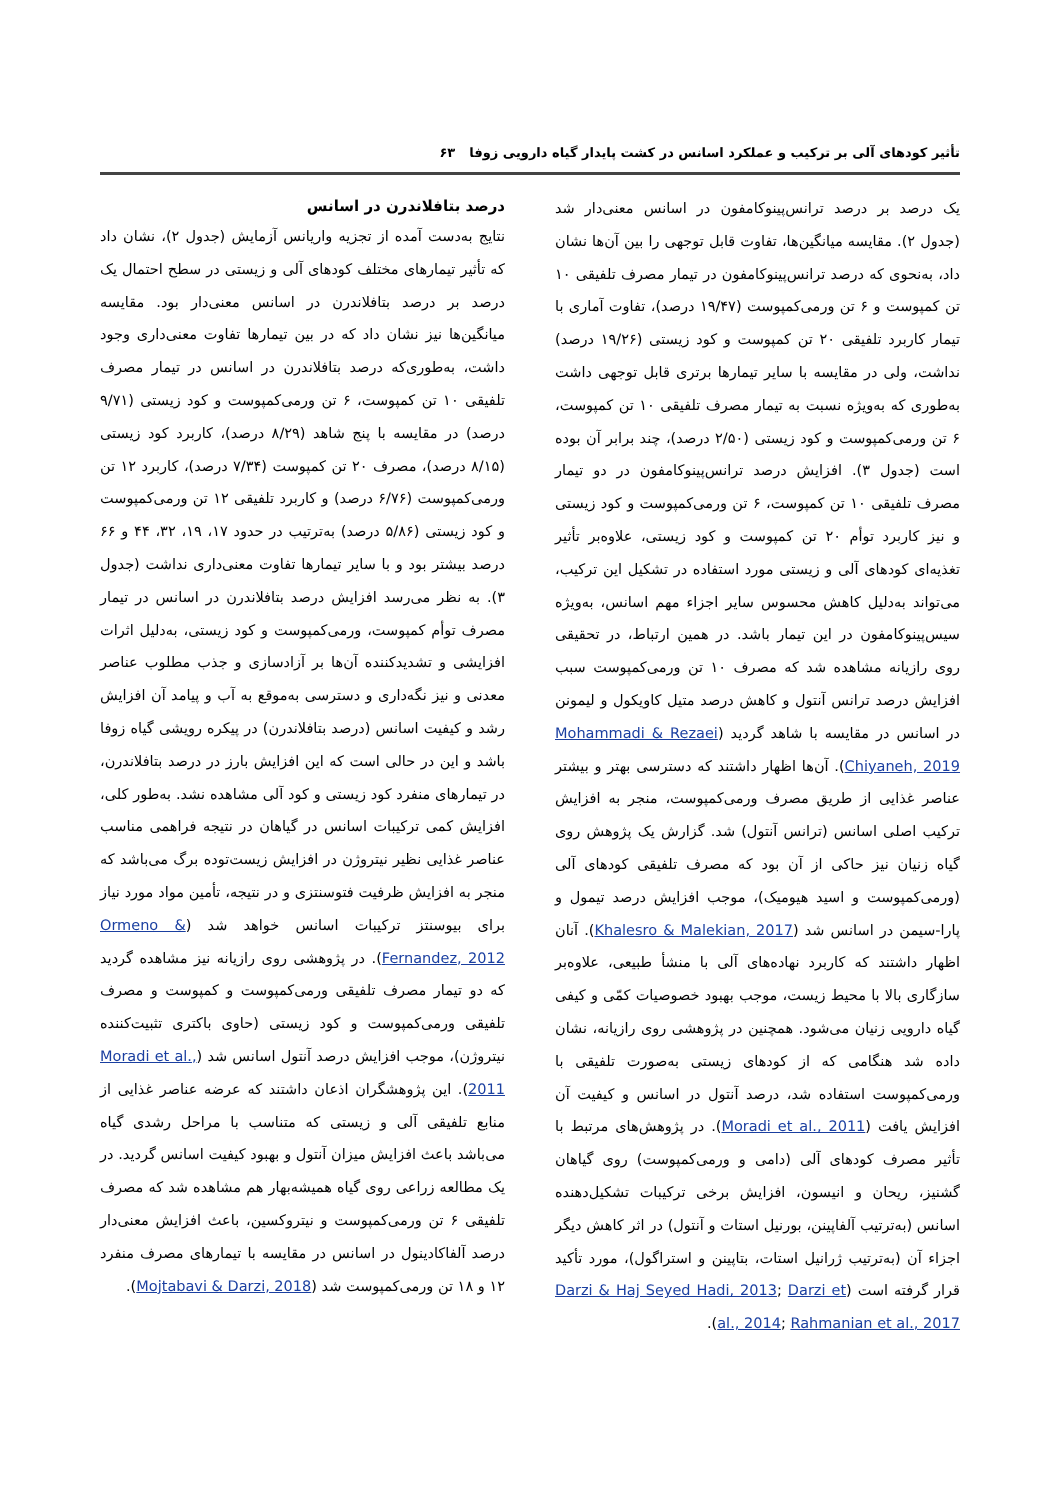تأثیر کودهای آلی بر ترکیب و عملکرد اسانس در کشت پایدار گیاه دارویی زوفا ۶۳
یک درصد بر درصد ترانس‌پینوکامفون در اسانس معنی‌دار شد (جدول ۲). مقایسه میانگین‌ها، تفاوت قابل توجهی را بین آن‌ها نشان داد، به‌نحوی که درصد ترانس‌پینوکامفون در تیمار مصرف تلفیقی ۱۰ تن کمپوست و ۶ تن ورمی‌کمپوست (۱۹/۴۷ درصد)، تفاوت آماری با تیمار کاربرد تلفیقی ۲۰ تن کمپوست و کود زیستی (۱۹/۲۶ درصد) نداشت، ولی در مقایسه با سایر تیمارها برتری قابل توجهی داشت به‌طوری که به‌ویژه نسبت به تیمار مصرف تلفیقی ۱۰ تن کمپوست، ۶ تن ورمی‌کمپوست و کود زیستی (۲/۵۰ درصد)، چند برابر آن بوده است (جدول ۳). افزایش درصد ترانس‌پینوکامفون در دو تیمار مصرف تلفیقی ۱۰ تن کمپوست، ۶ تن ورمی‌کمپوست و کود زیستی و نیز کاربرد توأم ۲۰ تن کمپوست و کود زیستی، علاوه‌بر تأثیر تغذیه‌ای کودهای آلی و زیستی مورد استفاده در تشکیل این ترکیب، می‌تواند به‌دلیل کاهش محسوس سایر اجزاء مهم اسانس، به‌ویژه سیس‌پینوکامفون در این تیمار باشد. در همین ارتباط، در تحقیقی روی رازیانه مشاهده شد که مصرف ۱۰ تن ورمی‌کمپوست سبب افزایش درصد ترانس آنتول و کاهش درصد متیل کاویکول و لیمونن در اسانس در مقایسه با شاهد گردید (Mohammadi & Rezaei Chiyaneh, 2019). آن‌ها اظهار داشتند که دسترسی بهتر و بیشتر عناصر غذایی از طریق مصرف ورمی‌کمپوست، منجر به افزایش ترکیب اصلی اسانس (ترانس آنتول) شد. گزارش یک پژوهش روی گیاه زنیان نیز حاکی از آن بود که مصرف تلفیقی کودهای آلی (ورمی‌کمپوست و اسید هیومیک)، موجب افزایش درصد تیمول و پارا-سیمن در اسانس شد (Khalesro & Malekian, 2017). آنان اظهار داشتند که کاربرد نهاده‌های آلی با منشأ طبیعی، علاوه‌بر سازگاری بالا با محیط زیست، موجب بهبود خصوصیات کمّی و کیفی گیاه دارویی زنیان می‌شود. همچنین در پژوهشی روی رازیانه، نشان داده شد هنگامی که از کودهای زیستی به‌صورت تلفیقی با ورمی‌کمپوست استفاده شد، درصد آنتول در اسانس و کیفیت آن افزایش یافت (Moradi et al., 2011). در پژوهش‌های مرتبط با تأثیر مصرف کودهای آلی (دامی و ورمی‌کمپوست) روی گیاهان گشنیز، ریحان و انیسون، افزایش برخی ترکیبات تشکیل‌دهنده اسانس (به‌ترتیب آلفاپینن، بورنیل استات و آنتول) در اثر کاهش دیگر اجزاء آن (به‌ترتیب ژرانیل استات، بتاپینن و استراگول)، مورد تأکید قرار گرفته است (Darzi & Haj Seyed Hadi, 2013; Darzi et al., 2014; Rahmanian et al., 2017).
درصد بتافلاندرن در اسانس
نتایج به‌دست آمده از تجزیه واریانس آزمایش (جدول ۲)، نشان داد که تأثیر تیمارهای مختلف کودهای آلی و زیستی در سطح احتمال یک درصد بر درصد بتافلاندرن در اسانس معنی‌دار بود. مقایسه میانگین‌ها نیز نشان داد که در بین تیمارها تفاوت معنی‌داری وجود داشت، به‌طوری‌که درصد بتافلاندرن در اسانس در تیمار مصرف تلفیقی ۱۰ تن کمپوست، ۶ تن ورمی‌کمپوست و کود زیستی (۹/۷۱ درصد) در مقایسه با پنج شاهد (۸/۲۹ درصد)، کاربرد کود زیستی (۸/۱۵ درصد)، مصرف ۲۰ تن کمپوست (۷/۳۴ درصد)، کاربرد ۱۲ تن ورمی‌کمپوست (۶/۷۶ درصد) و کاربرد تلفیقی ۱۲ تن ورمی‌کمپوست و کود زیستی (۵/۸۶ درصد) به‌ترتیب در حدود ۱۷، ۱۹، ۳۲، ۴۴ و ۶۶ درصد بیشتر بود و با سایر تیمارها تفاوت معنی‌داری نداشت (جدول ۳). به نظر می‌رسد افزایش درصد بتافلاندرن در اسانس در تیمار مصرف توأم کمپوست، ورمی‌کمپوست و کود زیستی، به‌دلیل اثرات افزایشی و تشدیدکننده آن‌ها بر آزادسازی و جذب مطلوب عناصر معدنی و نیز نگه‌داری و دسترسی به‌موقع به آب و پیامد آن افزایش رشد و کیفیت اسانس (درصد بتافلاندرن) در پیکره رویشی گیاه زوفا باشد و این در حالی است که این افزایش بارز در درصد بتافلاندرن، در تیمارهای منفرد کود زیستی و کود آلی مشاهده نشد. به‌طور کلی، افزایش کمی ترکیبات اسانس در گیاهان در نتیجه فراهمی مناسب عناصر غذایی نظیر نیتروژن در افزایش زیست‌توده برگ می‌باشد که منجر به افزایش ظرفیت فتوسنتزی و در نتیجه، تأمین مواد مورد نیاز برای بیوسنتز ترکیبات اسانس خواهد شد (Ormeno & Fernandez, 2012). در پژوهشی روی رازیانه نیز مشاهده گردید که دو تیمار مصرف تلفیقی ورمی‌کمپوست و کمپوست و مصرف تلفیقی ورمی‌کمپوست و کود زیستی (حاوی باکتری تثبیت‌کننده نیتروژن)، موجب افزایش درصد آنتول اسانس شد (Moradi et al., 2011). این پژوهشگران اذعان داشتند که عرضه عناصر غذایی از منابع تلفیقی آلی و زیستی که متناسب با مراحل رشدی گیاه می‌باشد باعث افزایش میزان آنتول و بهبود کیفیت اسانس گردید. در یک مطالعه زراعی روی گیاه همیشه‌بهار هم مشاهده شد که مصرف تلفیقی ۶ تن ورمی‌کمپوست و نیتروکسین، باعث افزایش معنی‌دار درصد آلفاکادینول در اسانس در مقایسه با تیمارهای مصرف منفرد ۱۲ و ۱۸ تن ورمی‌کمپوست شد (Mojtabavi & Darzi, 2018).